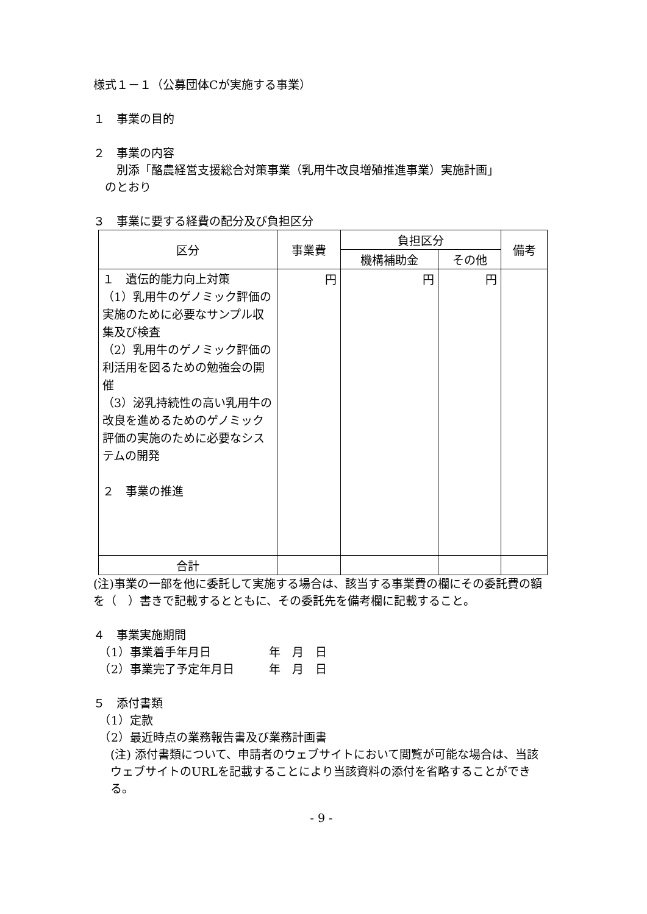様式１－１（公募団体Cが実施する事業）
１　事業の目的
２　事業の内容
　　別添「酪農経営支援総合対策事業（乳用牛改良増殖推進事業）実施計画」
　のとおり
３　事業に要する経費の配分及び負担区分
| 区分 | 事業費 | 負担区分 | | 備考 |
| --- | --- | --- | --- | --- |
| | | 機構補助金 | その他 | |
| １ 遺伝的能力向上対策 （1）乳用牛のゲノミック評価の実施のために必要なサンプル収集及び検査 （2）乳用牛のゲノミック評価の利活用を図るための勉強会の開催 （3）泌乳持続性の高い乳用牛の改良を進めるためのゲノミック評価の実施のために必要なシステムの開発 ２ 事業の推進 | 円 | 円 | 円 | |
| 合計 | | | | |
(注)事業の一部を他に委託して実施する場合は、該当する事業費の欄にその委託費の額を（　）書きで記載するとともに、その委託先を備考欄に記載すること。
４　事業実施期間
　（1）事業着手年月日　　　　　年　月　日
　（2）事業完了予定年月日　　　年　月　日
５　添付書類
　（1）定款
　（2）最近時点の業務報告書及び業務計画書
(注) 添付書類について、申請者のウェブサイトにおいて閲覧が可能な場合は、当該ウェブサイトのURLを記載することにより当該資料の添付を省略することができる。
- 9 -